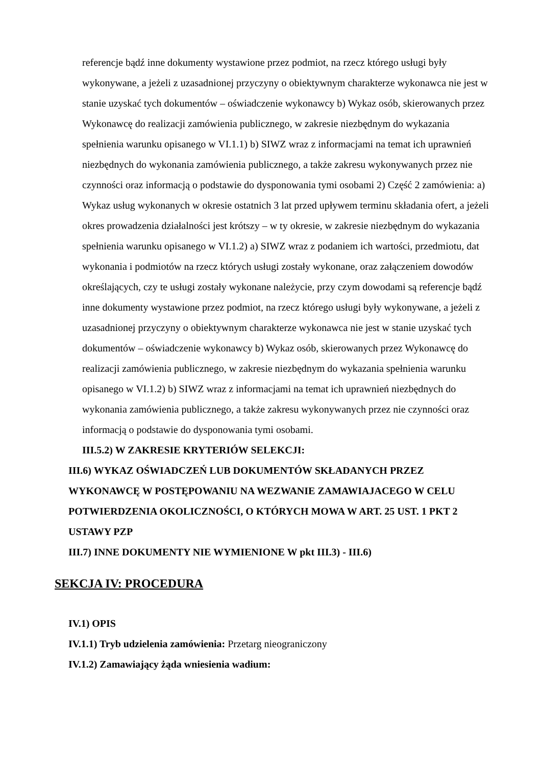referencje bądź inne dokumenty wystawione przez podmiot, na rzecz którego usługi były wykonywane, a jeżeli z uzasadnionej przyczyny o obiektywnym charakterze wykonawca nie jest w stanie uzyskać tych dokumentów – oświadczenie wykonawcy b) Wykaz osób, skierowanych przez Wykonawcę do realizacji zamówienia publicznego, w zakresie niezbędnym do wykazania spełnienia warunku opisanego w VI.1.1) b) SIWZ wraz z informacjami na temat ich uprawnień niezbędnych do wykonania zamówienia publicznego, a także zakresu wykonywanych przez nie czynności oraz informacją o podstawie do dysponowania tymi osobami 2) Część 2 zamówienia: a) Wykaz usług wykonanych w okresie ostatnich 3 lat przed upływem terminu składania ofert, a jeżeli okres prowadzenia działalności jest krótszy – w ty okresie, w zakresie niezbędnym do wykazania spełnienia warunku opisanego w VI.1.2) a) SIWZ wraz z podaniem ich wartości, przedmiotu, dat wykonania i podmiotów na rzecz których usługi zostały wykonane, oraz załączeniem dowodów określających, czy te usługi zostały wykonane należycie, przy czym dowodami są referencje bądź inne dokumenty wystawione przez podmiot, na rzecz którego usługi były wykonywane, a jeżeli z uzasadnionej przyczyny o obiektywnym charakterze wykonawca nie jest w stanie uzyskać tych dokumentów – oświadczenie wykonawcy b) Wykaz osób, skierowanych przez Wykonawcę do realizacji zamówienia publicznego, w zakresie niezbędnym do wykazania spełnienia warunku opisanego w VI.1.2) b) SIWZ wraz z informacjami na temat ich uprawnień niezbędnych do wykonania zamówienia publicznego, a także zakresu wykonywanych przez nie czynności oraz informacją o podstawie do dysponowania tymi osobami.
III.5.2) W ZAKRESIE KRYTERIÓW SELEKCJI:
III.6) WYKAZ OŚWIADCZEŃ LUB DOKUMENTÓW SKŁADANYCH PRZEZ WYKONAWCĘ W POSTĘPOWANIU NA WEZWANIE ZAMAWIAJACEGO W CELU POTWIERDZENIA OKOLICZNOŚCI, O KTÓRYCH MOWA W ART. 25 UST. 1 PKT 2 USTAWY PZP
III.7) INNE DOKUMENTY NIE WYMIENIONE W pkt III.3) - III.6)
SEKCJA IV: PROCEDURA
IV.1) OPIS
IV.1.1) Tryb udzielenia zamówienia: Przetarg nieograniczony
IV.1.2) Zamawiający żąda wniesienia wadium: